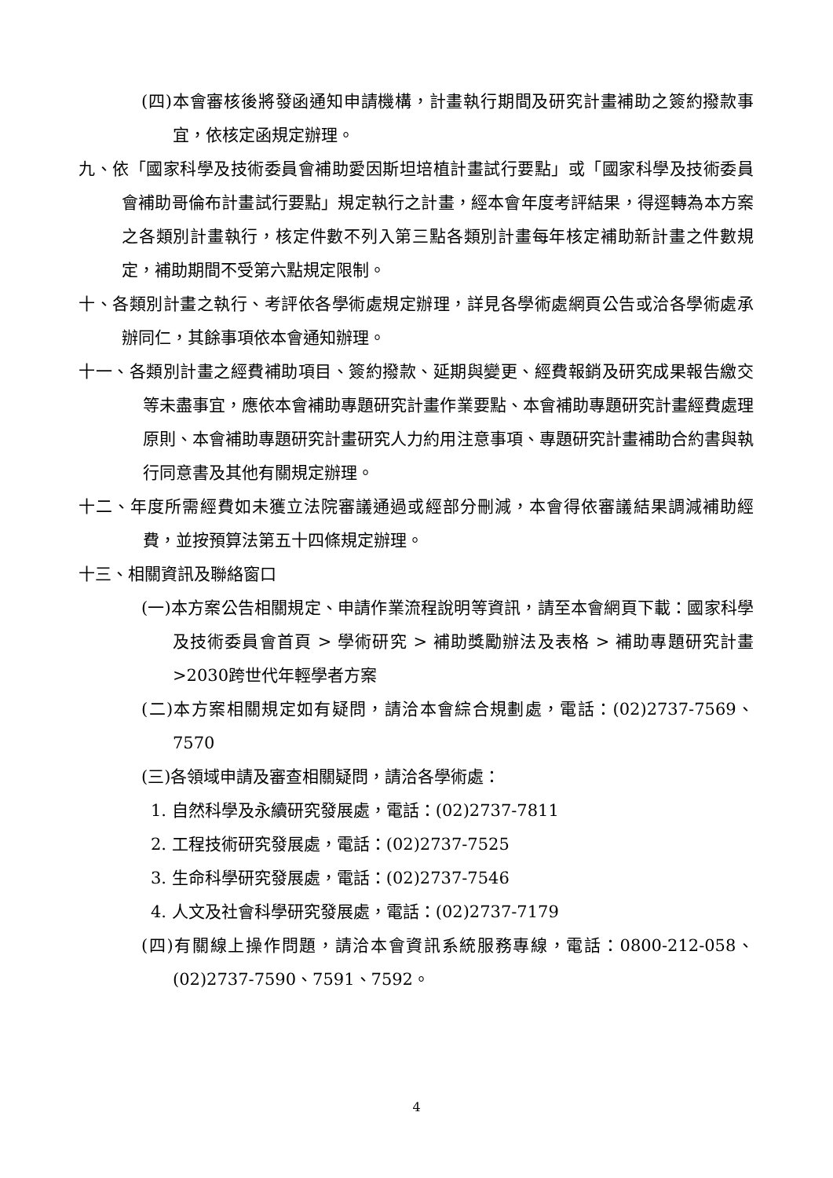(四)本會審核後將發函通知申請機構，計畫執行期間及研究計畫補助之簽約撥款事宜，依核定函規定辦理。
九、依「國家科學及技術委員會補助愛因斯坦培植計畫試行要點」或「國家科學及技術委員會補助哥倫布計畫試行要點」規定執行之計畫，經本會年度考評結果，得逕轉為本方案之各類別計畫執行，核定件數不列入第三點各類別計畫每年核定補助新計畫之件數規定，補助期間不受第六點規定限制。
十、各類別計畫之執行、考評依各學術處規定辦理，詳見各學術處網頁公告或洽各學術處承辦同仁，其餘事項依本會通知辦理。
十一、各類別計畫之經費補助項目、簽約撥款、延期與變更、經費報銷及研究成果報告繳交等未盡事宜，應依本會補助專題研究計畫作業要點、本會補助專題研究計畫經費處理原則、本會補助專題研究計畫研究人力約用注意事項、專題研究計畫補助合約書與執行同意書及其他有關規定辦理。
十二、年度所需經費如未獲立法院審議通過或經部分刪減，本會得依審議結果調減補助經費，並按預算法第五十四條規定辦理。
十三、相關資訊及聯絡窗口
(一)本方案公告相關規定、申請作業流程說明等資訊，請至本會網頁下載：國家科學及技術委員會首頁 > 學術研究 > 補助獎勵辦法及表格 > 補助專題研究計畫 >2030跨世代年輕學者方案
(二)本方案相關規定如有疑問，請洽本會綜合規劃處，電話：(02)2737-7569、7570
(三)各領域申請及審查相關疑問，請洽各學術處：
1. 自然科學及永續研究發展處，電話：(02)2737-7811
2. 工程技術研究發展處，電話：(02)2737-7525
3. 生命科學研究發展處，電話：(02)2737-7546
4. 人文及社會科學研究發展處，電話：(02)2737-7179
(四)有關線上操作問題，請洽本會資訊系統服務專線，電話：0800-212-058、(02)2737-7590、7591、7592。
4